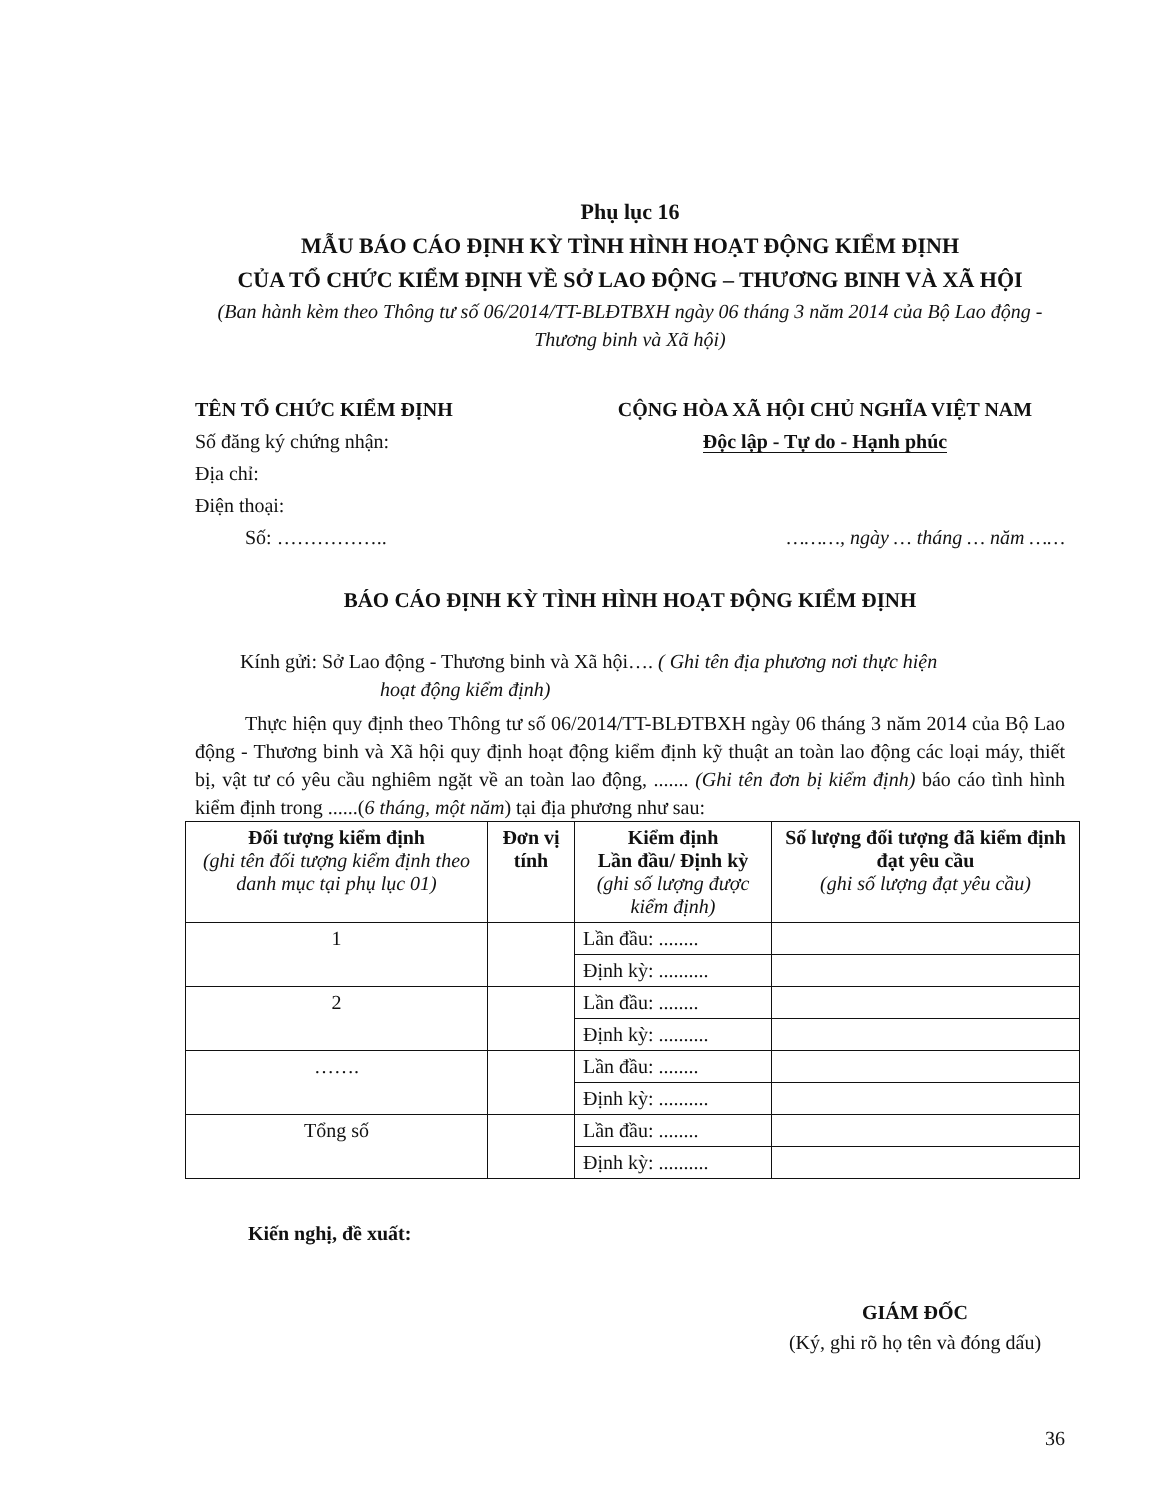Phụ lục 16
MẪU BÁO CÁO ĐỊNH KỲ TÌNH HÌNH HOẠT ĐỘNG KIỂM ĐỊNH
CỦA TỔ CHỨC KIỂM ĐỊNH VỀ SỞ LAO ĐỘNG – THƯƠNG BINH VÀ XÃ HỘI
(Ban hành kèm theo Thông tư số 06/2014/TT-BLĐTBXH ngày 06 tháng 3 năm 2014 của Bộ Lao động - Thương binh và Xã hội)
TÊN TỔ CHỨC KIỂM ĐỊNH
Số đăng ký chứng nhận:
Địa chỉ:
Điện thoại:
Số: ……………..
CỘNG HÒA XÃ HỘI CHỦ NGHĨA VIỆT NAM
Độc lập - Tự do - Hạnh phúc
………, ngày … tháng … năm ……
BÁO CÁO ĐỊNH KỲ TÌNH HÌNH HOẠT ĐỘNG KIỂM ĐỊNH
Kính gửi: Sở Lao động - Thương binh và Xã hội…. ( Ghi tên địa phương nơi thực hiện
hoạt động kiểm định)
Thực hiện quy định theo Thông tư số 06/2014/TT-BLĐTBXH ngày 06 tháng 3 năm 2014 của Bộ Lao động - Thương binh và Xã hội quy định hoạt động kiểm định kỹ thuật an toàn lao động các loại máy, thiết bị, vật tư có yêu cầu nghiêm ngặt về an toàn lao động, ....... (Ghi tên đơn bị kiểm định) báo cáo tình hình kiểm định trong ......(6 tháng, một năm) tại địa phương như sau:
| Đối tượng kiểm định (ghi tên đối tượng kiểm định theo danh mục tại phụ lục 01) | Đơn vị tính | Kiểm định Lần đầu/ Định kỳ (ghi số lượng được kiểm định) | Số lượng đối tượng đã kiểm định đạt yêu cầu (ghi số lượng đạt yêu cầu) |
| --- | --- | --- | --- |
| 1 | | Lần đầu: ........ | |
| | | Định kỳ: .......... | |
| 2 | | Lần đầu: ........ | |
| | | Định kỳ: .......... | |
| ……. | | Lần đầu: ........ | |
| | | Định kỳ: .......... | |
| Tổng số | | Lần đầu: ........ | |
| | | Định kỳ: .......... | |
Kiến nghị, đề xuất:
GIÁM ĐỐC
(Ký, ghi rõ họ tên và đóng dấu)
36